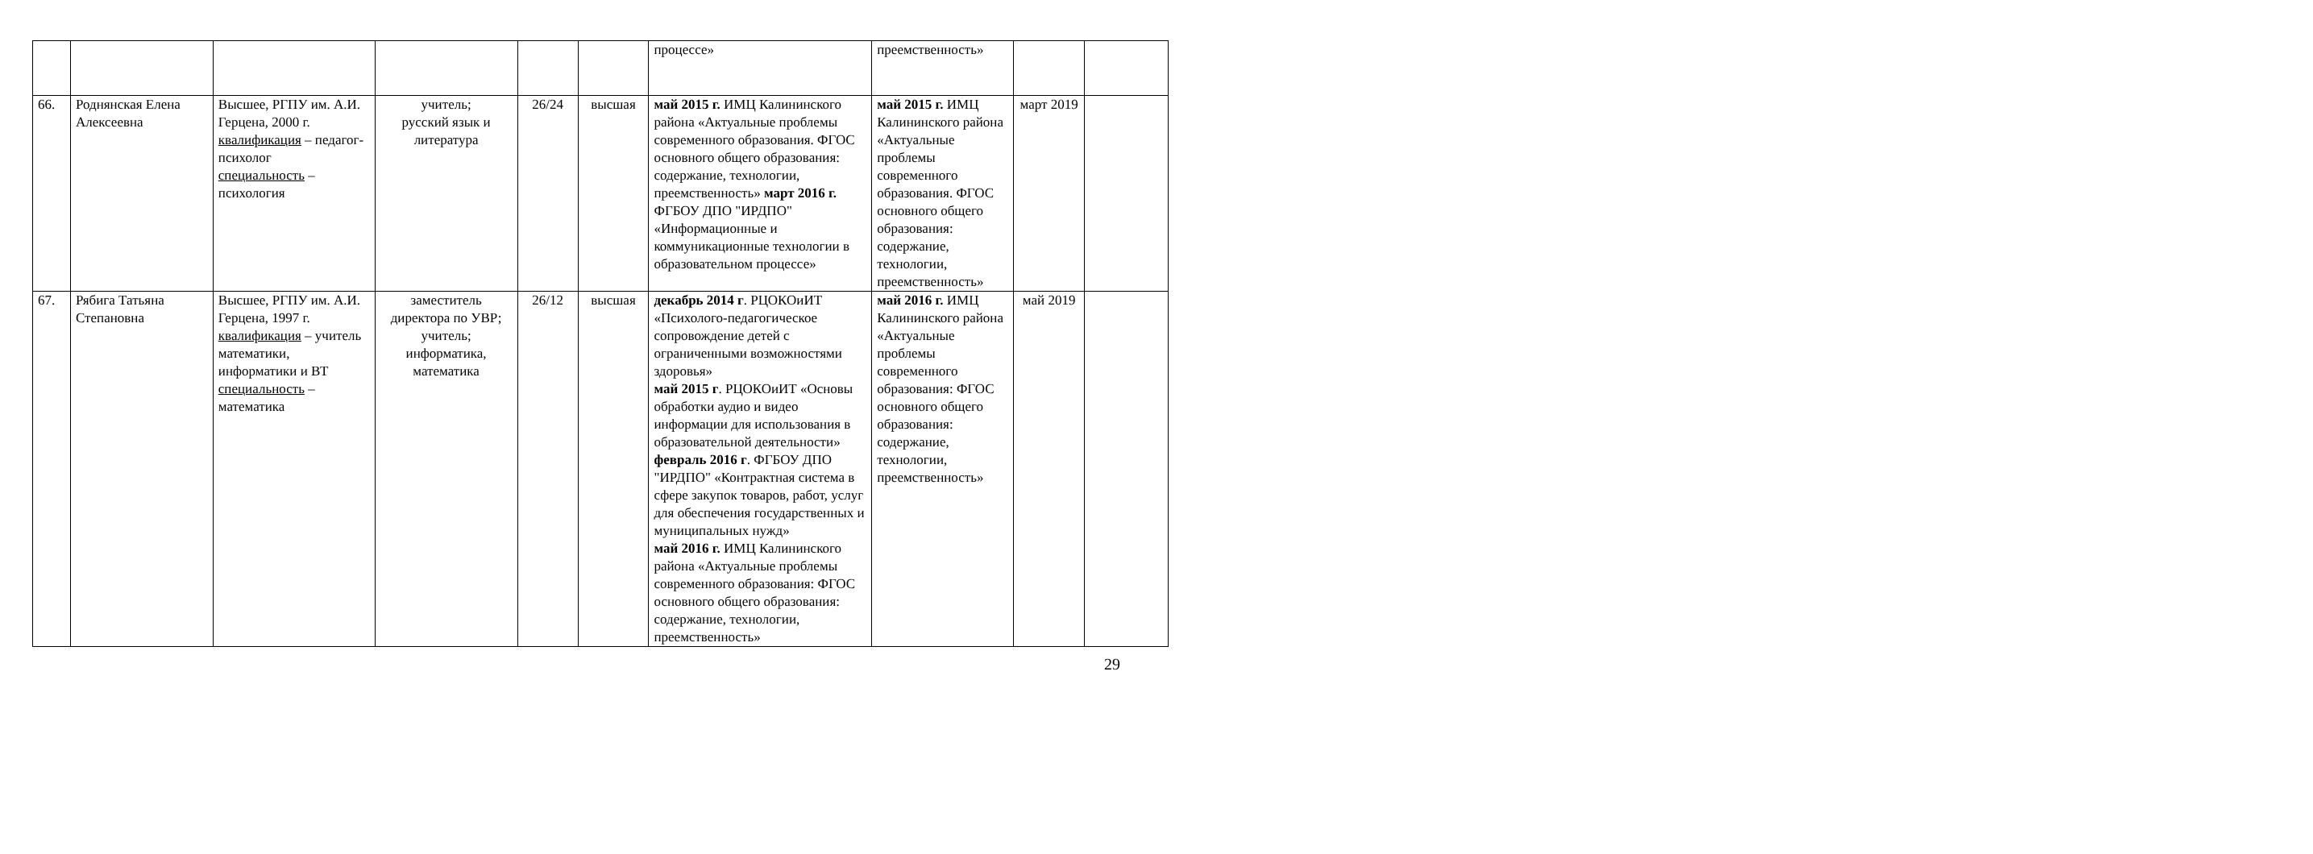| | | | | | | процессе» | преемственность» | | |
| 66. | Роднянская Елена Алексеевна | Высшее, РГПУ им. А.И. Герцена, 2000 г. квалификация – педагог-психолог специальность – психология | учитель; русский язык и литература | 26/24 | высшая | май 2015 г. ИМЦ Калининского района «Актуальные проблемы современного образования. ФГОС основного общего образования: содержание, технологии, преемственность» март 2016 г. ФГБОУ ДПО "ИРДПО" «Информационные и коммуникационные технологии в образовательном процессе» | май 2015 г. ИМЦ Калининского района «Актуальные проблемы современного образования. ФГОС основного общего образования: содержание, технологии, преемственность» | март 2019 | |
| 67. | Рябига Татьяна Степановна | Высшее, РГПУ им. А.И. Герцена, 1997 г. квалификация – учитель математики, информатики и ВТ специальность – математика | заместитель директора по УВР; учитель; информатика, математика | 26/12 | высшая | декабрь 2014 г . РЦОКОиИТ «Психолого-педагогическое сопровождение детей с ограниченными возможностями здоровья» май 2015 г . РЦОКОиИТ «Основы обработки аудио и видео информации для использования в образовательной деятельности» февраль 2016 г . ФГБОУ ДПО "ИРДПО" «Контрактная система в сфере закупок товаров, работ, услуг для обеспечения государственных и муниципальных нужд» май 2016 г. ИМЦ Калининского района «Актуальные проблемы современного образования: ФГОС основного общего образования: содержание, технологии, преемственность» | май 2016 г. ИМЦ Калининского района «Актуальные проблемы современного образования: ФГОС основного общего образования: содержание, технологии, преемственность» | май 2019 | |
29